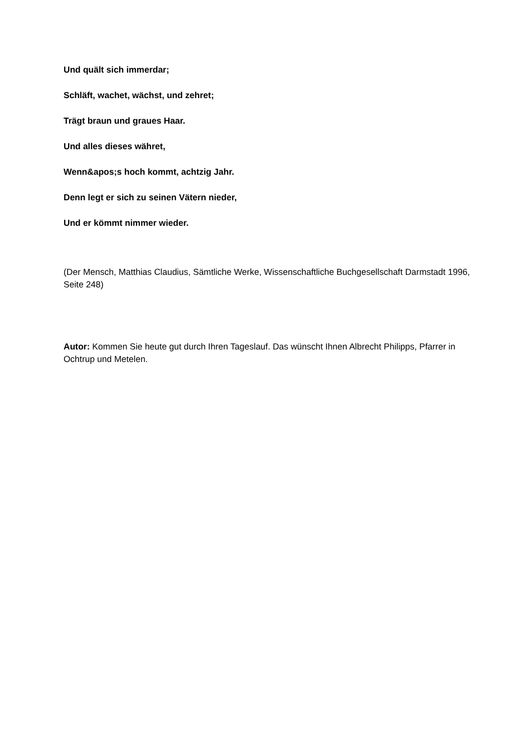Und quält sich immerdar;
Schläft, wachet, wächst, und zehret;
Trägt braun und graues Haar.
Und alles dieses währet,
Wenn&apos;s hoch kommt, achtzig Jahr.
Denn legt er sich zu seinen Vätern nieder,
Und er kömmt nimmer wieder.
(Der Mensch, Matthias Claudius, Sämtliche Werke, Wissenschaftliche Buchgesellschaft Darmstadt 1996, Seite 248)
Autor: Kommen Sie heute gut durch Ihren Tageslauf. Das wünscht Ihnen Albrecht Philipps, Pfarrer in Ochtrup und Metelen.